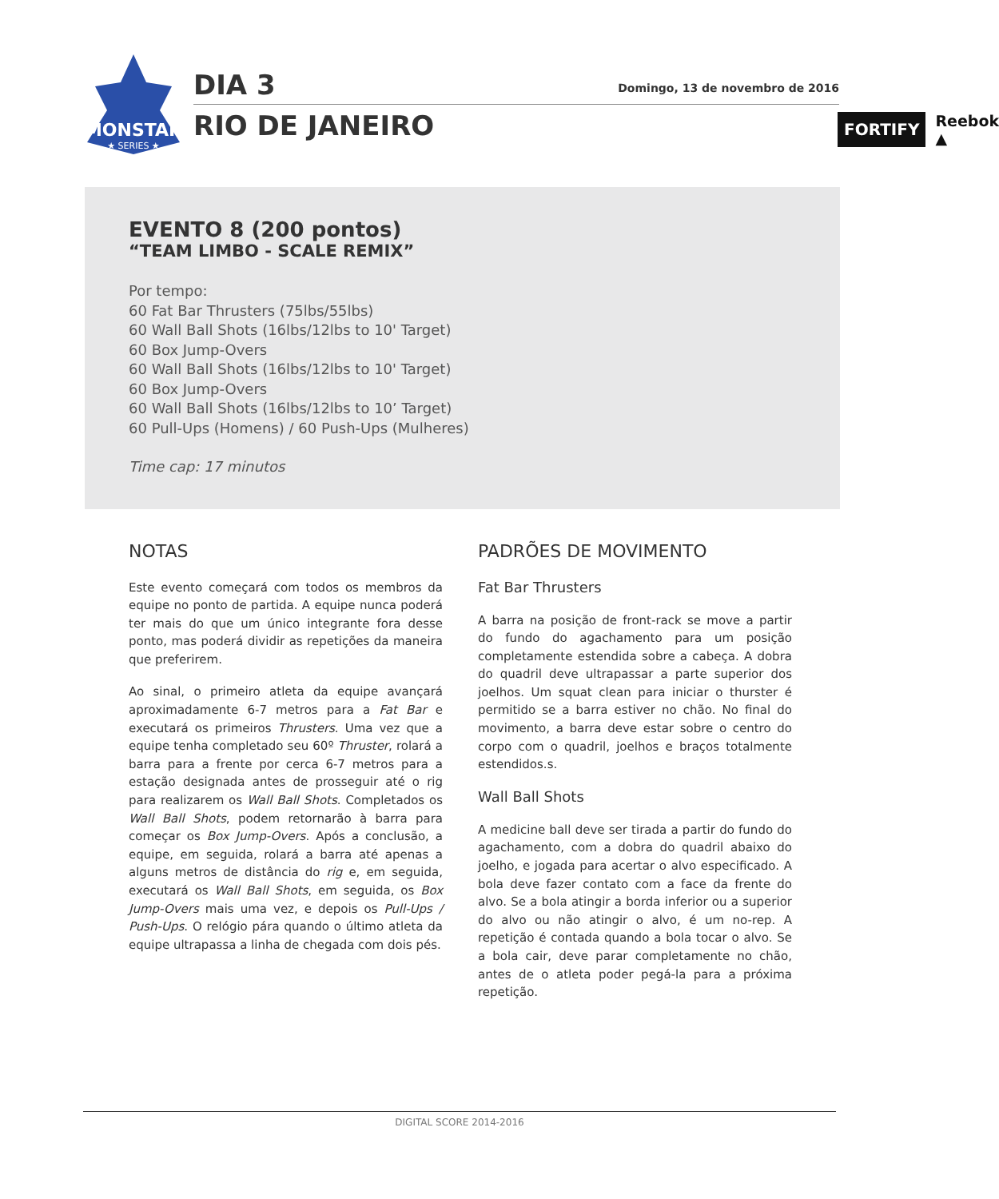MONSTAR
★ SERIES ★
DIA 3 Domingo, 13 de novembro de 2016
RIO DE JANEIRO
FORTIFY Reebok ▲
EVENTO 8 (200 pontos)
“TEAM LIMBO - SCALE REMIX”
Por tempo:
60 Fat Bar Thrusters (75lbs/55lbs)
60 Wall Ball Shots (16lbs/12lbs to 10' Target)
60 Box Jump-Overs
60 Wall Ball Shots (16lbs/12lbs to 10' Target)
60 Box Jump-Overs
60 Wall Ball Shots (16lbs/12lbs to 10’ Target)
60 Pull-Ups (Homens) / 60 Push-Ups (Mulheres)
Time cap: 17 minutos
NOTAS
Este evento começará com todos os membros da equipe no ponto de partida. A equipe nunca poderá ter mais do que um único integrante fora desse ponto, mas poderá dividir as repetições da maneira que preferirem.
Ao sinal, o primeiro atleta da equipe avançará aproximadamente 6-7 metros para a Fat Bar e executará os primeiros Thrusters. Uma vez que a equipe tenha completado seu 60º Thruster, rolará a barra para a frente por cerca 6-7 metros para a estação designada antes de prosseguir até o rig para realizarem os Wall Ball Shots. Completados os Wall Ball Shots, podem retornarão à barra para começar os Box Jump-Overs. Após a conclusão, a equipe, em seguida, rolará a barra até apenas a alguns metros de distância do rig e, em seguida, executará os Wall Ball Shots, em seguida, os Box Jump-Overs mais uma vez, e depois os Pull-Ups / Push-Ups. O relógio pára quando o último atleta da equipe ultrapassa a linha de chegada com dois pés.
PADRÕES DE MOVIMENTO
Fat Bar Thrusters
A barra na posição de front-rack se move a partir do fundo do agachamento para um posição completamente estendida sobre a cabeça. A dobra do quadril deve ultrapassar a parte superior dos joelhos. Um squat clean para iniciar o thurster é permitido se a barra estiver no chão. No final do movimento, a barra deve estar sobre o centro do corpo com o quadril, joelhos e braços totalmente estendidos.s.
Wall Ball Shots
A medicine ball deve ser tirada a partir do fundo do agachamento, com a dobra do quadril abaixo do joelho, e jogada para acertar o alvo especificado. A bola deve fazer contato com a face da frente do alvo. Se a bola atingir a borda inferior ou a superior do alvo ou não atingir o alvo, é um no-rep. A repetição é contada quando a bola tocar o alvo. Se a bola cair, deve parar completamente no chão, antes de o atleta poder pegá-la para a próxima repetição.
DIGITAL SCORE 2014-2016